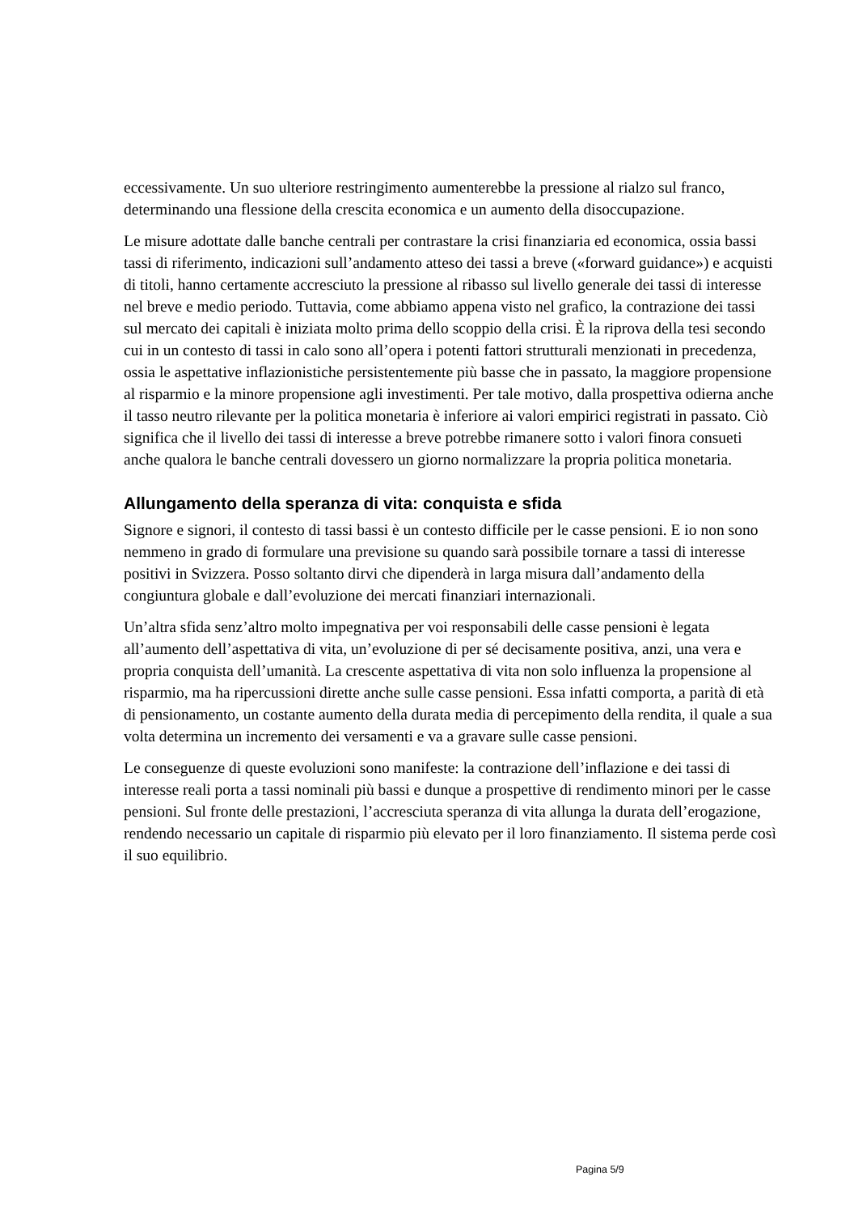eccessivamente. Un suo ulteriore restringimento aumenterebbe la pressione al rialzo sul franco, determinando una flessione della crescita economica e un aumento della disoccupazione.
Le misure adottate dalle banche centrali per contrastare la crisi finanziaria ed economica, ossia bassi tassi di riferimento, indicazioni sull’andamento atteso dei tassi a breve («forward guidance») e acquisti di titoli, hanno certamente accresciuto la pressione al ribasso sul livello generale dei tassi di interesse nel breve e medio periodo. Tuttavia, come abbiamo appena visto nel grafico, la contrazione dei tassi sul mercato dei capitali è iniziata molto prima dello scoppio della crisi. È la riprova della tesi secondo cui in un contesto di tassi in calo sono all’opera i potenti fattori strutturali menzionati in precedenza, ossia le aspettative inflazionistiche persistentemente più basse che in passato, la maggiore propensione al risparmio e la minore propensione agli investimenti. Per tale motivo, dalla prospettiva odierna anche il tasso neutro rilevante per la politica monetaria è inferiore ai valori empirici registrati in passato. Ciò significa che il livello dei tassi di interesse a breve potrebbe rimanere sotto i valori finora consueti anche qualora le banche centrali dovessero un giorno normalizzare la propria politica monetaria.
Allungamento della speranza di vita: conquista e sfida
Signore e signori, il contesto di tassi bassi è un contesto difficile per le casse pensioni. E io non sono nemmeno in grado di formulare una previsione su quando sarà possibile tornare a tassi di interesse positivi in Svizzera. Posso soltanto dirvi che dipenderà in larga misura dall’andamento della congiuntura globale e dall’evoluzione dei mercati finanziari internazionali.
Un’altra sfida senz’altro molto impegnativa per voi responsabili delle casse pensioni è legata all’aumento dell’aspettativa di vita, un’evoluzione di per sé decisamente positiva, anzi, una vera e propria conquista dell’umanità. La crescente aspettativa di vita non solo influenza la propensione al risparmio, ma ha ripercussioni dirette anche sulle casse pensioni. Essa infatti comporta, a parità di età di pensionamento, un costante aumento della durata media di percepimento della rendita, il quale a sua volta determina un incremento dei versamenti e va a gravare sulle casse pensioni.
Le conseguenze di queste evoluzioni sono manifeste: la contrazione dell’inflazione e dei tassi di interesse reali porta a tassi nominali più bassi e dunque a prospettive di rendimento minori per le casse pensioni. Sul fronte delle prestazioni, l’accresciuta speranza di vita allunga la durata dell’erogazione, rendendo necessario un capitale di risparmio più elevato per il loro finanziamento. Il sistema perde così il suo equilibrio.
Pagina 5/9